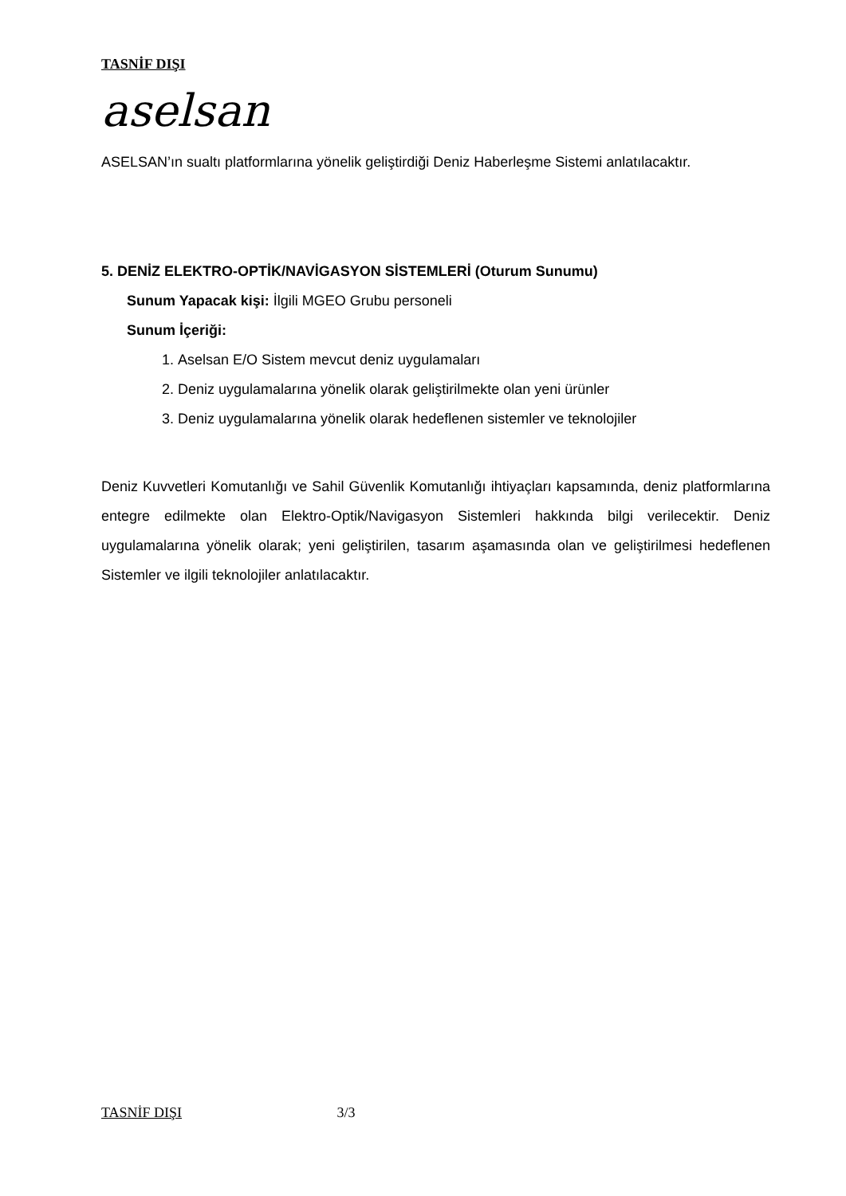TASNİF DIŞI
aselsan
ASELSAN’ın sualtı platformlarına yönelik geliştirdiği Deniz Haberleşme Sistemi anlatılacaktır.
5. DENİZ ELEKTRO-OPTİK/NAVİGASYON SİSTEMLERİ (Oturum Sunumu)
Sunum Yapacak kişi: İlgili MGEO Grubu personeli
Sunum İçeriği:
1. Aselsan E/O Sistem mevcut deniz uygulamaları
2. Deniz uygulamalarına yönelik olarak geliştirilmekte olan yeni ürünler
3. Deniz uygulamalarına yönelik olarak hedeflenen sistemler ve teknolojiler
Deniz Kuvvetleri Komutanlığı ve Sahil Güvenlik Komutanlığı ihtiyaçları kapsamında, deniz platformlarına entegre edilmekte olan Elektro-Optik/Navigasyon Sistemleri hakkında bilgi verilecektir. Deniz uygulamalarına yönelik olarak; yeni geliştirilen, tasarım aşamasında olan ve geliştirilmesi hedeflenen Sistemler ve ilgili teknolojiler anlatılacaktır.
TASNİF DIŞI 3/3